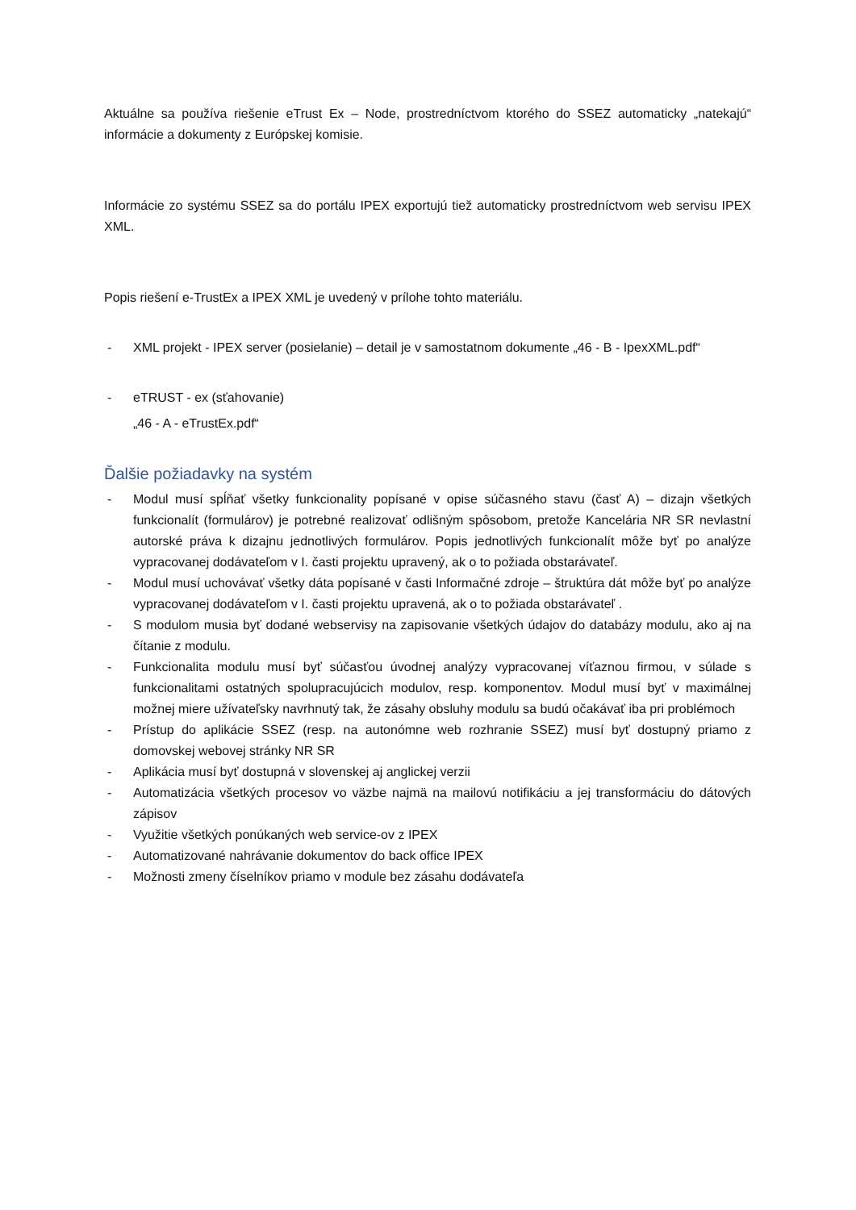Aktuálne sa používa riešenie eTrust Ex – Node, prostredníctvom ktorého do SSEZ automaticky „natekajú“ informácie a dokumenty z Európskej komisie.
Informácie zo systému SSEZ sa do portálu IPEX exportujú tiež automaticky prostredníctvom web servisu IPEX XML.
Popis riešení e-TrustEx a IPEX XML je uvedený v prílohe tohto materiálu.
- XML projekt - IPEX server (posielanie) – detail je v samostatnom dokumente „46 - B - IpexXML.pdf“
- eTRUST - ex (sťahovanie)
„46 - A - eTrustEx.pdf“
Ďalšie požiadavky na systém
- Modul musí spĺňať všetky funkcionality popísané v opise súčasného stavu (časť A) – dizajn všetkých funkcionalít (formulárov) je potrebné realizovať odlišným spôsobom, pretože Kancelária NR SR nevlastní autorské práva k dizajnu jednotlivých formulárov. Popis jednotlivých funkcionalít môže byť po analýze vypracovanej dodávateľom v I. časti projektu upravený, ak o to požiada obstarávateľ.
- Modul musí uchovávať všetky dáta popísané v časti Informačné zdroje – štruktúra dát môže byť po analýze vypracovanej dodávateľom v I. časti projektu upravená, ak o to požiada obstarávateľ .
- S modulom musia byť dodané webservisy na zapisovanie všetkých údajov do databázy modulu, ako aj na čítanie z modulu.
- Funkcionalita modulu musí byť súčasťou úvodnej analýzy vypracovanej víťaznou firmou, v súlade s funkcionalitami ostatných spolupracujúcich modulov, resp. komponentov. Modul musí byť v maximálnej možnej miere užívateľsky navrhnutý tak, že zásahy obsluhy modulu sa budú očakávať iba pri problémoch
- Prístup do aplikácie SSEZ (resp. na autonómne web rozhranie SSEZ) musí byť dostupný priamo z domovskej webovej stránky NR SR
- Aplikácia musí byť dostupná v slovenskej aj anglickej verzii
- Automatizácia všetkých procesov vo väzbe najmä na mailovú notifikáciu a jej transformáciu do dátových zápisov
- Využitie všetkých ponúkaných web service-ov z IPEX
- Automatizované nahrávanie dokumentov do back office IPEX
- Možnosti zmeny číselníkov priamo v module bez zásahu dodávateľa